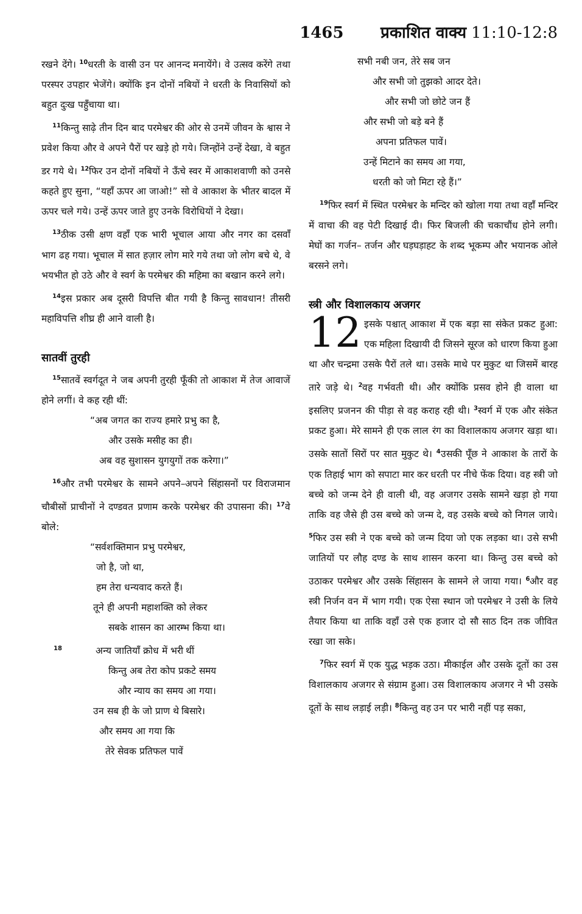1465 प्रकाशित वाक्य 11:10-12:8
रखने देंगे। <sup>10</sup>धरती के वासी उन पर आनन्द मनायेंगे। वे उत्सव करेंगे तथा परस्पर उपहार भेजेंगे। क्योंकि इन दोनों नबियों ने धरती के निवासियों को बहुत दुःख पहुँचाया था।
<sup>11</sup> किन्तु साढ़े तीन दिन बाद परमेश्वर की ओर से उनमें जीवन के श्वास ने प्रवेश किया और वे अपने पैरों पर खड़े हो गये। जिन्होंने उन्हें देखा, वे बहुत डर गये थे। <sup>12</sup>फिर उन दोनों नबियों ने ऊँचे स्वर में आकाशवाणी को उनसे कहते हुए सुना, “यहाँ ऊपर आ जाओ!” सो वे आकाश के भीतर बादल में ऊपर चले गये। उन्हें ऊपर जाते हुए उनके विरोधियों ने देखा।
<sup>13</sup> ठीक उसी क्षण वहाँ एक भारी भूचाल आया और नगर का दसवाँ भाग ढह गया। भूचाल में सात हज़ार लोग मारे गये तथा जो लोग बचे थे, वे भयभीत हो उठे और वे स्वर्ग के परमेश्वर की महिमा का बखान करने लगे।
<sup>14</sup> इस प्रकार अब दूसरी विपत्ति बीत गयी है किन्तु सावधान! तीसरी महाविपत्ति शीघ्र ही आने वाली है।
सातवीं तुरही
<sup>15</sup> सातवें स्वर्गदूत ने जब अपनी तुरही फूँकी तो आकाश में तेज आवाजें होने लगीं। वे कह रही थीं:
“अब जगत का राज्य हमारे प्रभु का है,
और उसके मसीह का ही।
अब वह सुशासन युगयुगों तक करेगा।”
<sup>16</sup> और तभी परमेश्वर के सामने अपने–अपने सिंहासनों पर विराजमान चौबीसों प्राचीनों ने दण्डवत प्रणाम करके परमेश्वर की उपासना की। <sup>17</sup>वे बोले:
“सर्वशक्तिमान प्रभु परमेश्वर,
जो है, जो था,
हम तेरा धन्यवाद करते हैं।
तूने ही अपनी महाशक्ति को लेकर
सबके शासन का आरम्भ किया था।
<sup>18</sup> अन्य जातियाँ क्रोध में भरी थीं
किन्तु अब तेरा कोप प्रकटे समय
और न्याय का समय आ गया।
उन सब ही के जो प्राण थे बिसारे।
और समय आ गया कि
तेरे सेवक प्रतिफल पावें
सभी नबी जन, तेरे सब जन
और सभी जो तुझको आदर देते।
और सभी जो छोटे जन हैं
और सभी जो बड़े बने हैं
अपना प्रतिफल पावें।
उन्हें मिटाने का समय आ गया,
धरती को जो मिटा रहे हैं।”
<sup>19</sup> फिर स्वर्ग में स्थित परमेश्वर के मन्दिर को खोला गया तथा वहाँ मन्दिर में वाचा की वह पेटी दिखाई दी। फिर बिजली की चकाचौंध होने लगी। मेघों का गर्जन– तर्जन और घड़घड़ाहट के शब्द भूकम्प और भयानक ओले बरसने लगे।
स्त्री और विशालकाय अजगर
12 इसके पश्चात् आकाश में एक बड़ा सा संकेत प्रकट हुआ: एक महिला दिखायी दी जिसने सूरज को धारण किया हुआ था और चन्द्रमा उसके पैरों तले था। उसके माथे पर मुकुट था जिसमें बारह तारे जड़े थे। <sup>2</sup>वह गर्भवती थी। और क्योंकि प्रसव होने ही वाला था इसलिए प्रजनन की पीड़ा से वह कराह रही थी। <sup>3</sup>स्वर्ग में एक और संकेत प्रकट हुआ। मेरे सामने ही एक लाल रंग का विशालकाय अजगर खड़ा था। उसके सातों सिरों पर सात मुकुट थे। <sup>4</sup>उसकी पूँछ ने आकाश के तारों के एक तिहाई भाग को सपाटा मार कर धरती पर नीचे फेंक दिया। वह स्त्री जो बच्चे को जन्म देने ही वाली थी, वह अजगर उसके सामने खड़ा हो गया ताकि वह जैसे ही उस बच्चे को जन्म दे, वह उसके बच्चे को निगल जाये। <sup>5</sup>फिर उस स्त्री ने एक बच्चे को जन्म दिया जो एक लड़का था। उसे सभी जातियों पर लौह दण्ड के साथ शासन करना था। किन्तु उस बच्चे को उठाकर परमेश्वर और उसके सिंहासन के सामने ले जाया गया। <sup>6</sup>और वह स्त्री निर्जन वन में भाग गयी। एक ऐसा स्थान जो परमेश्वर ने उसी के लिये तैयार किया था ताकि वहाँ उसे एक हजार दो सौ साठ दिन तक जीवित रखा जा सके।
<sup>7</sup> फिर स्वर्ग में एक युद्ध भड़क उठा। मीकाईल और उसके दूतों का उस विशालकाय अजगर से संग्राम हुआ। उस विशालकाय अजगर ने भी उसके दूतों के साथ लड़ाई लड़ी। <sup>8</sup>किन्तु वह उन पर भारी नहीं पड़ सका,